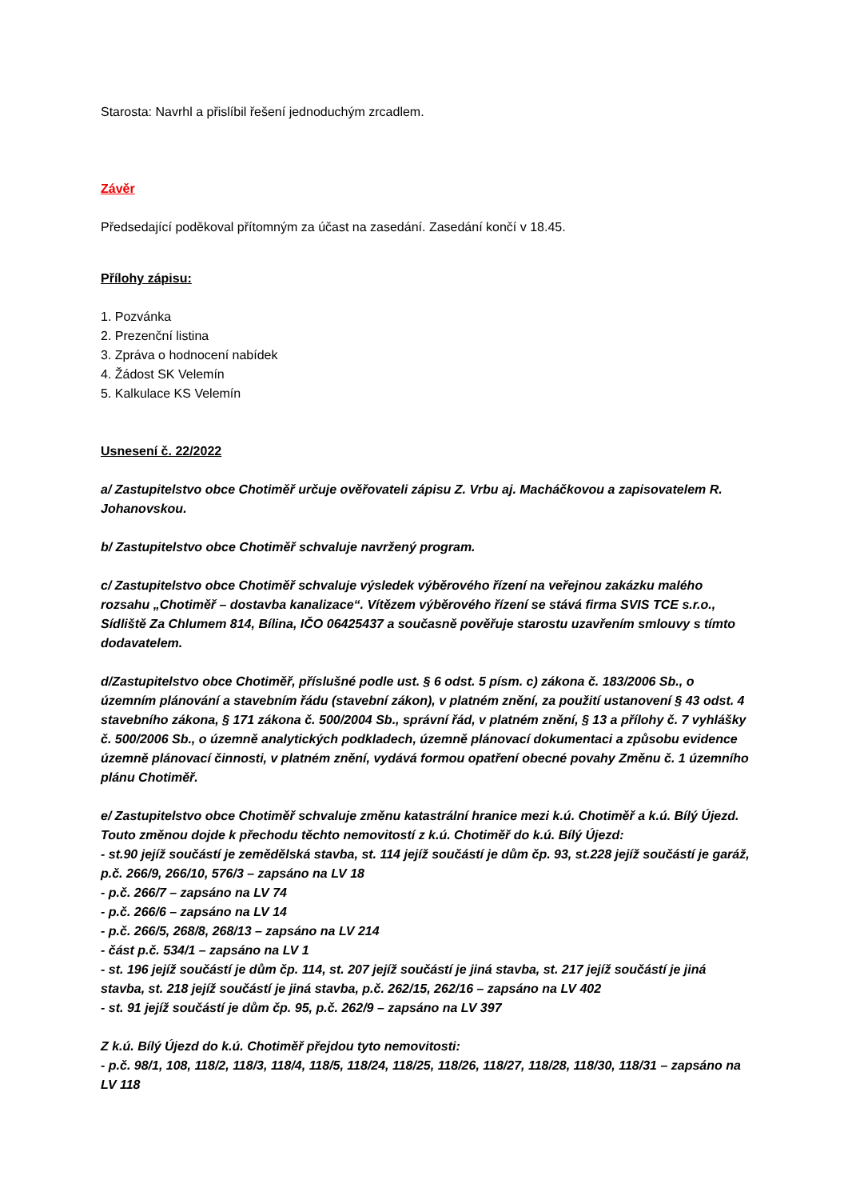Starosta: Navrhl a přislíbil řešení jednoduchým zrcadlem.
Závěr
Předsedající poděkoval přítomným za účast na zasedání. Zasedání končí v 18.45.
Přílohy zápisu:
1. Pozvánka
2. Prezenční listina
3. Zpráva o hodnocení nabídek
4. Žádost SK Velemín
5. Kalkulace KS Velemín
Usnesení č. 22/2022
a/ Zastupitelstvo obce Chotiměř určuje ověřovateli zápisu Z. Vrbu aj. Macháčkovou a zapisovatelem R. Johanovskou.
b/ Zastupitelstvo obce Chotiměř schvaluje navržený program.
c/ Zastupitelstvo obce Chotiměř schvaluje výsledek výběrového řízení na veřejnou zakázku malého rozsahu „Chotiměř – dostavba kanalizace“. Vítězem výběrového řízení se stává firma SVIS TCE s.r.o., Sídliště Za Chlumem 814, Bílina, IČO 06425437 a současně pověřuje starostu uzavřením smlouvy s tímto dodavatelem.
d/Zastupitelstvo obce Chotiměř, příslušné podle ust. § 6 odst. 5 písm. c) zákona č. 183/2006 Sb., o územním plánování a stavebním řádu (stavební zákon), v platném znění, za použití ustanovení § 43 odst. 4 stavebního zákona, § 171 zákona č. 500/2004 Sb., správní řád, v platném znění, § 13 a přílohy č. 7 vyhlášky č. 500/2006 Sb., o územně analytických podkladech, územně plánovací dokumentaci a způsobu evidence územně plánovací činnosti, v platném znění, vydává formou opatření obecné povahy Změnu č. 1 územního plánu Chotiměř.
e/ Zastupitelstvo obce Chotiměř schvaluje změnu katastrální hranice mezi k.ú. Chotiměř a k.ú. Bílý Újezd. Touto změnou dojde k přechodu těchto nemovitostí z k.ú. Chotiměř do k.ú. Bílý Újezd:
- st.90 jejíž součástí je zemědělská stavba, st. 114 jejíž součástí je dům čp. 93, st.228 jejíž součástí je garáž, p.č. 266/9, 266/10, 576/3 – zapsáno na LV 18
- p.č. 266/7 – zapsáno na LV 74
- p.č. 266/6 – zapsáno na LV 14
- p.č. 266/5, 268/8, 268/13 – zapsáno na LV 214
- část p.č. 534/1 – zapsáno na LV 1
- st. 196 jejíž součástí je dům čp. 114, st. 207 jejíž součástí je jiná stavba, st. 217 jejíž součástí je jiná stavba, st. 218 jejíž součástí je jiná stavba, p.č. 262/15, 262/16 – zapsáno na LV 402
- st. 91 jejíž součástí je dům čp. 95, p.č. 262/9 – zapsáno na LV 397
Z k.ú. Bílý Újezd do k.ú. Chotiměř přejdou tyto nemovitosti:
- p.č. 98/1, 108, 118/2, 118/3, 118/4, 118/5, 118/24, 118/25, 118/26, 118/27, 118/28, 118/30, 118/31 – zapsáno na LV 118